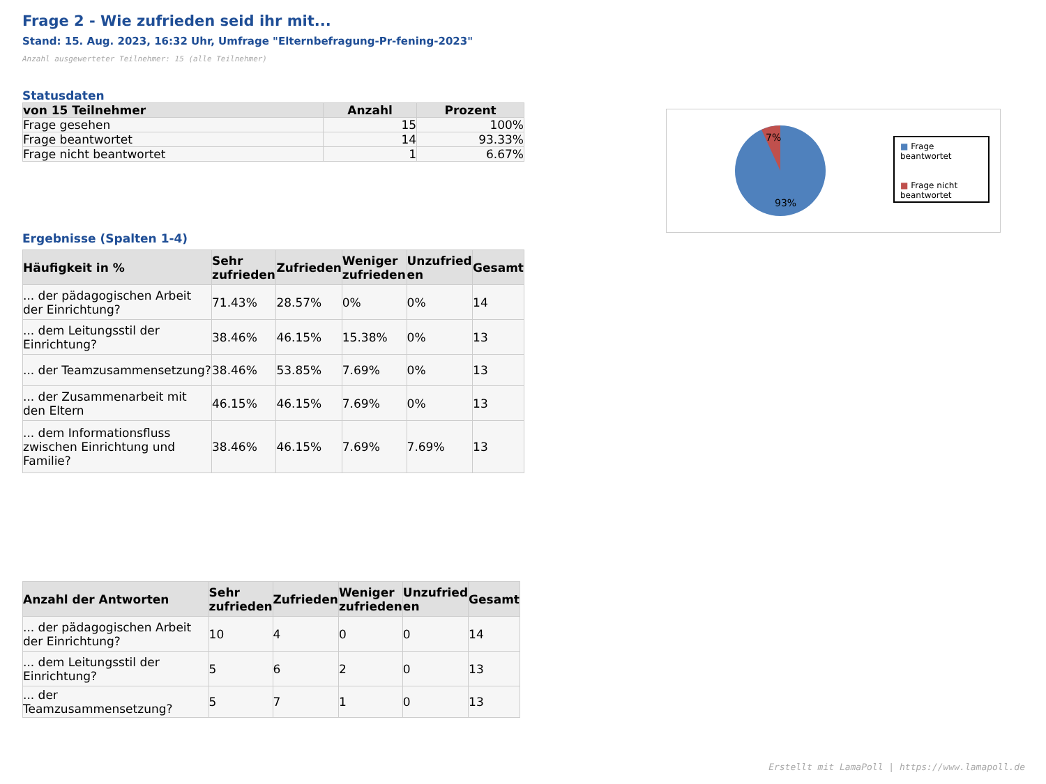Frage 2 - Wie zufrieden seid ihr mit...
Stand: 15. Aug. 2023, 16:32 Uhr, Umfrage "Elternbefragung-Pr-fening-2023"
Anzahl ausgewerteter Teilnehmer: 15 (alle Teilnehmer)
Statusdaten
| von 15 Teilnehmer | Anzahl | Prozent |
| --- | --- | --- |
| Frage gesehen | 15 | 100% |
| Frage beantwortet | 14 | 93.33% |
| Frage nicht beantwortet | 1 | 6.67% |
Ergebnisse (Spalten 1-4)
| Häufigkeit in % | Sehr zufrieden | Zufrieden | Weniger zufrieden | Unzufried en | Gesamt |
| --- | --- | --- | --- | --- | --- |
| ... der pädagogischen Arbeit der Einrichtung? | 71.43% | 28.57% | 0% | 0% | 14 |
| ... dem Leitungsstil der Einrichtung? | 38.46% | 46.15% | 15.38% | 0% | 13 |
| ... der Teamzusammensetzung? | 38.46% | 53.85% | 7.69% | 0% | 13 |
| ... der Zusammenarbeit mit den Eltern | 46.15% | 46.15% | 7.69% | 0% | 13 |
| ... dem Informationsfluss zwischen Einrichtung und Familie? | 38.46% | 46.15% | 7.69% | 7.69% | 13 |
| Anzahl der Antworten | Sehr zufrieden | Zufrieden | Weniger zufrieden | Unzufried en | Gesamt |
| --- | --- | --- | --- | --- | --- |
| ... der pädagogischen Arbeit der Einrichtung? | 10 | 4 | 0 | 0 | 14 |
| ... dem Leitungsstil der Einrichtung? | 5 | 6 | 2 | 0 | 13 |
| ... der Teamzusammensetzung? | 5 | 7 | 1 | 0 | 13 |
7%
93%
■ Frage beantwortet
■ Frage nicht beantwortet
Erstellt mit LamaPoll | https://www.lamapoll.de